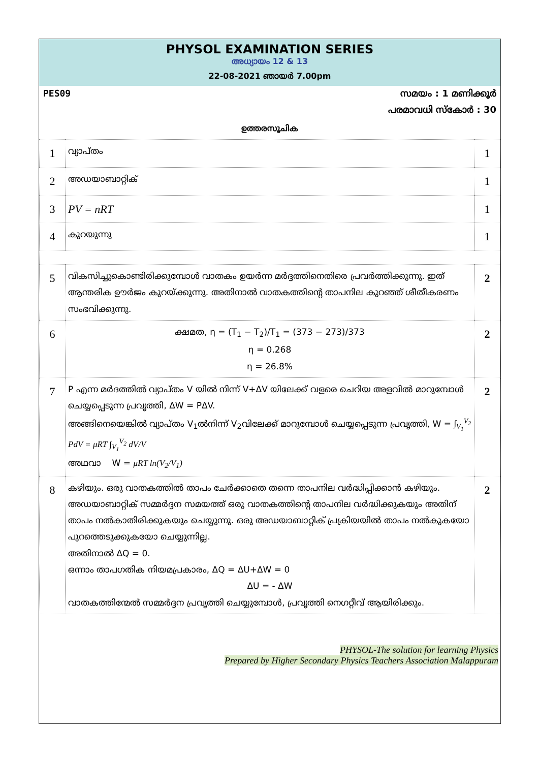PHYSOL EXAMINATION SERIES
അധ്യായം 12 & 13
22-08-2021 ഞായർ 7.00pm
PES09 സമയം : 1 മണിക്കൂർ
പരമാവധി സ്കോർ : 30
ഉത്തരസൂചിക
| 1 | വ്യാപ്തം | 1 |
| 2 | അഡയാബാറ്റിക് | 1 |
| 3 | PV = nRT | 1 |
| 4 | കുറയുന്നു | 1 |
| 5 | വികസിച്ചുകൊണ്ടിരിക്കുമ്പോൾ വാതകം ഉയർന്ന മർദ്ദത്തിനെതിരെ പ്രവർത്തിക്കുന്നു. ഇത് ആന്തരിക ഊർജം കുറയ്ക്കുന്നു. അതിനാൽ വാതകത്തിന്റെ താപനില കുറഞ്ഞ് ശീതീകരണം സംഭവിക്കുന്നു. | 2 |
| 6 | ക്ഷമത, η = (T<sub>1</sub> − T<sub>2</sub>)/T<sub>1</sub> = (373 − 273)/373 η = 0.268 η = 26.8% | 2 |
| 7 | P എന്ന മർദത്തിൽ വ്യാപ്തം V യിൽ നിന്ന് V+ΔV യിലേക്ക് വളരെ ചെറിയ അളവിൽ മാറുമ്പോൾ ചെയ്യപ്പെടുന്ന പ്രവൃത്തി, ΔW = PΔV. അങ്ങിനെയെങ്കിൽ വ്യാപ്തം V<sub>1</sub>ൽനിന്ന് V<sub>2</sub>വിലേക്ക് മാറുമ്പോൾ ചെയ്യപ്പെടുന്ന പ്രവൃത്തി, W = ∫<sub>V<sub>1</sub></sub><sup>V<sub>2</sub></sup> PdV = μRT ∫<sub>V<sub>1</sub></sub><sup>V<sub>2</sub></sup> dV/V അഥവാ W = μRT ln(V<sub>2</sub>/V<sub>1</sub>) | 2 |
| 8 | കഴിയും. ഒരു വാതകത്തിൽ താപം ചേർക്കാതെ തന്നെ താപനില വർദ്ധിപ്പിക്കാൻ കഴിയും. അഡയാബാറ്റിക് സമ്മർദ്ദന സമയത്ത് ഒരു വാതകത്തിന്റെ താപനില വർദ്ധിക്കുകയും അതിന് താപം നൽകാതിരിക്കുകയും ചെയ്യുന്നു. ഒരു അഡയാബാറ്റിക് പ്രക്രിയയിൽ താപം നൽകുകയോ പുറത്തെടുക്കുകയോ ചെയ്യുന്നില്ല. അതിനാൽ ΔQ = 0. ഒന്നാം താപഗതിക നിയമപ്രകാരം, ΔQ = ΔU+ΔW = 0 ΔU = - ΔW വാതകത്തിന്മേൽ സമ്മർദ്ദന പ്രവൃത്തി ചെയ്യുമ്പോൾ, പ്രവൃത്തി നെഗറ്റീവ് ആയിരിക്കും. | 2 |
PHYSOL-The solution for learning Physics
Prepared by Higher Secondary Physics Teachers Association Malappuram